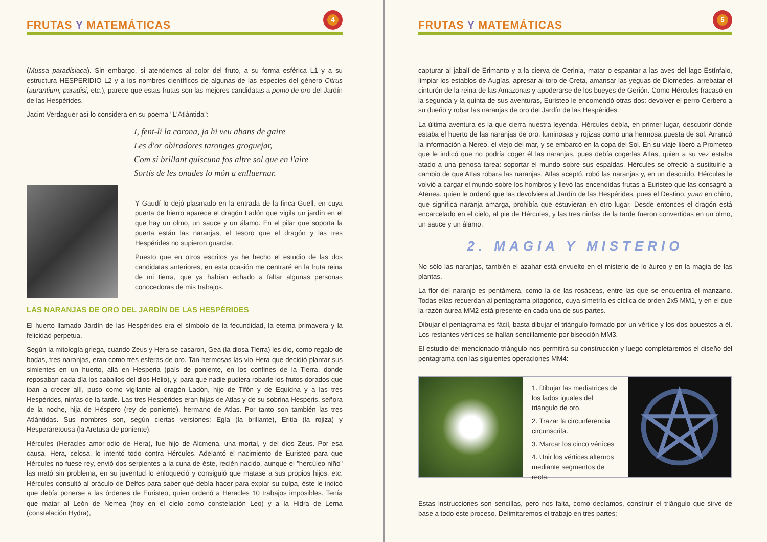FRUTAS Y MATEMÁTICAS
4
(Mussa paradisiaca). Sin embargo, si atendemos al color del fruto, a su forma esférica L1 y a su estructura HESPERIDIO L2 y a los nombres científicos de algunas de las especies del género Citrus (aurantium, paradisi, etc.), parece que estas frutas son las mejores candidatas a pomo de oro del Jardín de las Hespérides.
Jacint Verdaguer así lo considera en su poema "L'Atlàntida":
I, fent-li la corona, ja hi veu abans de gaire
Les d'or obiradores taronges groguejar,
Com si brillant quiscuna fos altre sol que en l'aire
Sortís de les onades lo món a enlluernar.
Y Gaudí lo dejó plasmado en la entrada de la finca Güell, en cuya puerta de hierro aparece el dragón Ladón que vigila un jardín en el que hay un olmo, un sauce y un álamo. En el pilar que soporta la puerta están las naranjas, el tesoro que el dragón y las tres Hespérides no supieron guardar.
Puesto que en otros escritos ya he hecho el estudio de las dos candidatas anteriores, en esta ocasión me centraré en la fruta reina de mi tierra, que ya habían echado a faltar algunas personas conocedoras de mis trabajos.
LAS NARANJAS DE ORO DEL JARDÍN DE LAS HESPÉRIDES
El huerto llamado Jardín de las Hespérides era el símbolo de la fecundidad, la eterna primavera y la felicidad perpetua.
Según la mitología griega, cuando Zeus y Hera se casaron, Gea (la diosa Tierra) les dio, como regalo de bodas, tres naranjas, eran como tres esferas de oro. Tan hermosas las vio Hera que decidió plantar sus simientes en un huerto, allá en Hesperia (país de poniente, en los confines de la Tierra, donde reposaban cada día los caballos del dios Helio), y, para que nadie pudiera robarle los frutos dorados que iban a crecer allí, puso como vigilante al dragón Ladón, hijo de Tifón y de Equidna y a las tres Hespérides, ninfas de la tarde. Las tres Hespérides eran hijas de Atlas y de su sobrina Hesperis, señora de la noche, hija de Héspero (rey de poniente), hermano de Atlas. Por tanto son también las tres Atlántidas. Sus nombres son, según ciertas versiones: Egla (la brillante), Eritia (la rojiza) y Hesperaretousa (la Aretusa de poniente).
Hércules (Heracles amor-odio de Hera), fue hijo de Alcmena, una mortal, y del dios Zeus. Por esa causa, Hera, celosa, lo intentó todo contra Hércules. Adelantó el nacimiento de Euristeo para que Hércules no fuese rey, envió dos serpientes a la cuna de éste, recién nacido, aunque el "hercúleo niño" las mató sin problema, en su juventud lo enloqueció y consiguió que matase a sus propios hijos, etc. Hércules consultó al oráculo de Delfos para saber qué debía hacer para expiar su culpa, éste le indicó que debía ponerse a las órdenes de Euristeo, quien ordenó a Heracles 10 trabajos imposibles. Tenía que matar al León de Nemea (hoy en el cielo como constelación Leo) y a la Hidra de Lerna (constelación Hydra),
FRUTAS Y MATEMÁTICAS
5
capturar al jabalí de Erimanto y a la cierva de Cerinia, matar o espantar a las aves del lago Estínfalo, limpiar los establos de Augías, apresar al toro de Creta, amansar las yeguas de Diomedes, arrebatar el cinturón de la reina de las Amazonas y apoderarse de los bueyes de Gerión. Como Hércules fracasó en la segunda y la quinta de sus aventuras, Euristeo le encomendó otras dos: devolver el perro Cerbero a su dueño y robar las naranjas de oro del Jardín de las Hespérides.
La última aventura es la que cierra nuestra leyenda. Hércules debía, en primer lugar, descubrir dónde estaba el huerto de las naranjas de oro, luminosas y rojizas como una hermosa puesta de sol. Arrancó la información a Nereo, el viejo del mar, y se embarcó en la copa del Sol. En su viaje liberó a Prometeo que le indicó que no podría coger él las naranjas, pues debía cogerlas Atlas, quien a su vez estaba atado a una penosa tarea: soportar el mundo sobre sus espaldas. Hércules se ofreció a sustituirle a cambio de que Atlas robara las naranjas. Atlas aceptó, robó las naranjas y, en un descuido, Hércules le volvió a cargar el mundo sobre los hombros y llevó las encendidas frutas a Euristeo que las consagró a Atenea, quien le ordenó que las devolviera al Jardín de las Hespérides, pues el Destino, yuan en chino, que significa naranja amarga, prohibía que estuvieran en otro lugar. Desde entonces el dragón está encarcelado en el cielo, al pie de Hércules, y las tres ninfas de la tarde fueron convertidas en un olmo, un sauce y un álamo.
2. MAGIA Y MISTERIO
No sólo las naranjas, también el azahar está envuelto en el misterio de lo áureo y en la magia de las plantas.
La flor del naranjo es pentámera, como la de las rosáceas, entre las que se encuentra el manzano. Todas ellas recuerdan al pentagrama pitagórico, cuya simetría es cíclica de orden 2x5 MM1, y en el que la razón áurea MM2 está presente en cada una de sus partes.
Dibujar el pentagrama es fácil, basta dibujar el triángulo formado por un vértice y los dos opuestos a él. Los restantes vértices se hallan sencillamente por bisección MM3.
El estudio del mencionado triángulo nos permitirá su construcción y luego completaremos el diseño del pentagrama con las siguientes operaciones MM4:
1. Dibujar las mediatrices de los lados iguales del triángulo de oro.
2. Trazar la circunferencia circunscrita.
3. Marcar los cinco vértices
4. Unir los vértices alternos mediante segmentos de recta.
Estas instrucciones son sencillas, pero nos falta, como decíamos, construir el triángulo que sirve de base a todo este proceso. Delimitaremos el trabajo en tres partes: